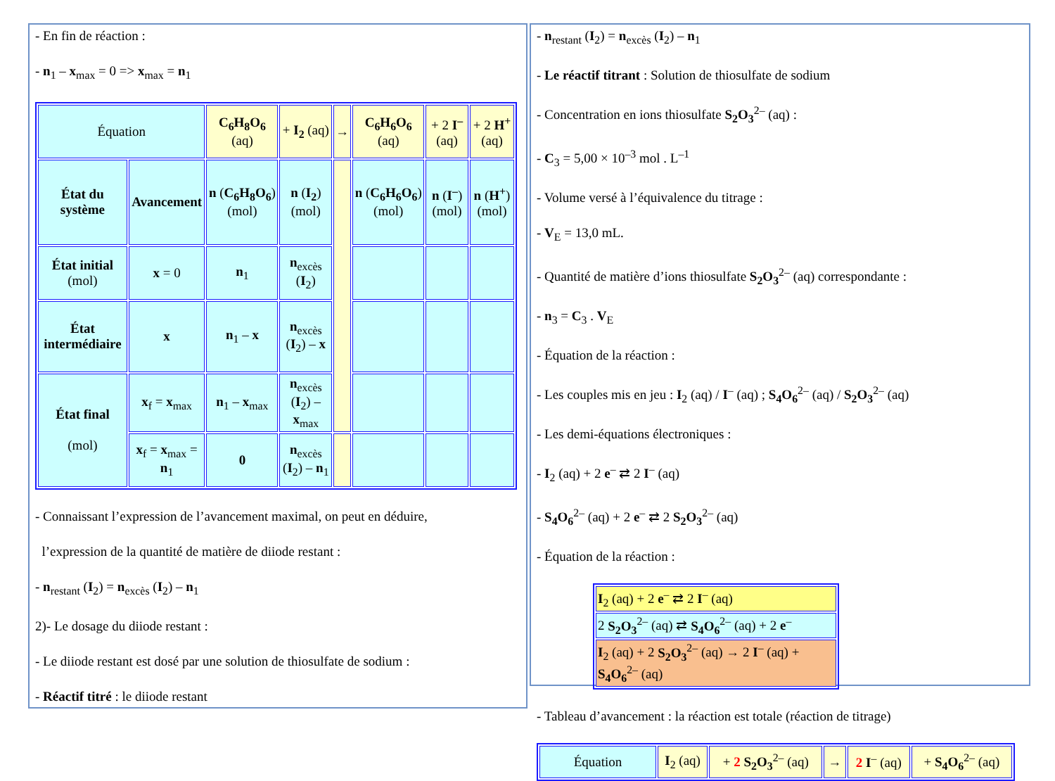- En fin de réaction :
- n<sub>1</sub> – x<sub>max</sub> = 0 => x<sub>max</sub> = n<sub>1</sub>
| Équation | | C<sub>6</sub>H<sub>8</sub>O<sub>6</sub> (aq) | + I<sub>2</sub> (aq) | → | C<sub>6</sub>H<sub>6</sub>O<sub>6</sub> (aq) | + 2 I<sup>–</sup> (aq) | + 2 H<sup>+</sup> (aq) |
| État du système | Avancement | n ( C<sub>6</sub>H<sub>8</sub>O<sub>6</sub> ) (mol) | n ( I<sub>2</sub> ) (mol) | | n ( C<sub>6</sub>H<sub>6</sub>O<sub>6</sub> ) (mol) | n ( I<sup>–</sup> ) (mol) | n ( H<sup>+</sup> ) (mol) |
| État initial (mol) | x = 0 | n<sub>1</sub> | n<sub>excès</sub> ( I<sub>2</sub>) | | | | |
| État intermédiaire | x | n<sub>1</sub> – x | n<sub>excès</sub> ( I<sub>2</sub>) – x | | | | |
| État final (mol) | x<sub>f</sub> = x<sub>max</sub> | n<sub>1</sub> – x<sub>max</sub> | n<sub>excès</sub> ( I<sub>2</sub>) – x<sub>max</sub> | | | | |
| | x<sub>f</sub> = x<sub>max</sub> = n<sub>1</sub> | 0 | n<sub>excès</sub> ( I<sub>2</sub>) – n<sub>1</sub> | | | | |
- Connaissant l’expression de l’avancement maximal, on peut en déduire,
l’expression de la quantité de matière de diiode restant :
- n<sub>restant</sub> (I<sub>2</sub>) = n<sub>excès</sub> (I<sub>2</sub>) – n<sub>1</sub>
2)- Le dosage du diiode restant :
- Le diiode restant est dosé par une solution de thiosulfate de sodium :
- Réactif titré : le diiode restant
- n<sub>restant</sub> (I<sub>2</sub>) = n<sub>excès</sub> (I<sub>2</sub>) – n<sub>1</sub>
- Le réactif titrant : Solution de thiosulfate de sodium
- Concentration en ions thiosulfate S<sub>2</sub>O<sub>3</sub><sup>2–</sup> (aq) :
- C<sub>3</sub> = 5,00 × 10<sup>–3</sup> mol . L<sup>–1</sup>
- Volume versé à l’équivalence du titrage :
- V<sub>E</sub> = 13,0 mL.
- Quantité de matière d’ions thiosulfate S<sub>2</sub>O<sub>3</sub><sup>2–</sup> (aq) correspondante :
- n<sub>3</sub> = C<sub>3</sub> . V<sub>E</sub>
- Équation de la réaction :
- Les couples mis en jeu : I<sub>2</sub> (aq) / I<sup>–</sup> (aq) ; S<sub>4</sub>O<sub>6</sub><sup>2–</sup> (aq) / S<sub>2</sub>O<sub>3</sub><sup>2–</sup> (aq)
- Les demi-équations électroniques :
- I<sub>2</sub> (aq) + 2 e<sup>–</sup> ⇄ 2 I<sup>–</sup> (aq)
- S<sub>4</sub>O<sub>6</sub><sup>2–</sup> (aq) + 2 e<sup>–</sup> ⇄ 2 S<sub>2</sub>O<sub>3</sub><sup>2–</sup> (aq)
- Équation de la réaction :
| I<sub>2</sub> (aq) + 2 e<sup>–</sup> ⇄ 2 I<sup>–</sup> (aq) |
| 2 S<sub>2</sub>O<sub>3</sub><sup>2–</sup> (aq) ⇄ S<sub>4</sub>O<sub>6</sub><sup>2–</sup> (aq) + 2 e<sup>–</sup> |
| I<sub>2</sub> (aq) + 2 S<sub>2</sub>O<sub>3</sub><sup>2–</sup> (aq) → 2 I<sup>–</sup> (aq) + S<sub>4</sub>O<sub>6</sub><sup>2–</sup> (aq) |
- Tableau d’avancement : la réaction est totale (réaction de titrage)
| Équation | I<sub>2</sub> (aq) | + 2 S<sub>2</sub>O<sub>3</sub><sup>2–</sup> (aq) | → | 2 I<sup>–</sup> (aq) | + S<sub>4</sub>O<sub>6</sub><sup>2–</sup> (aq) |